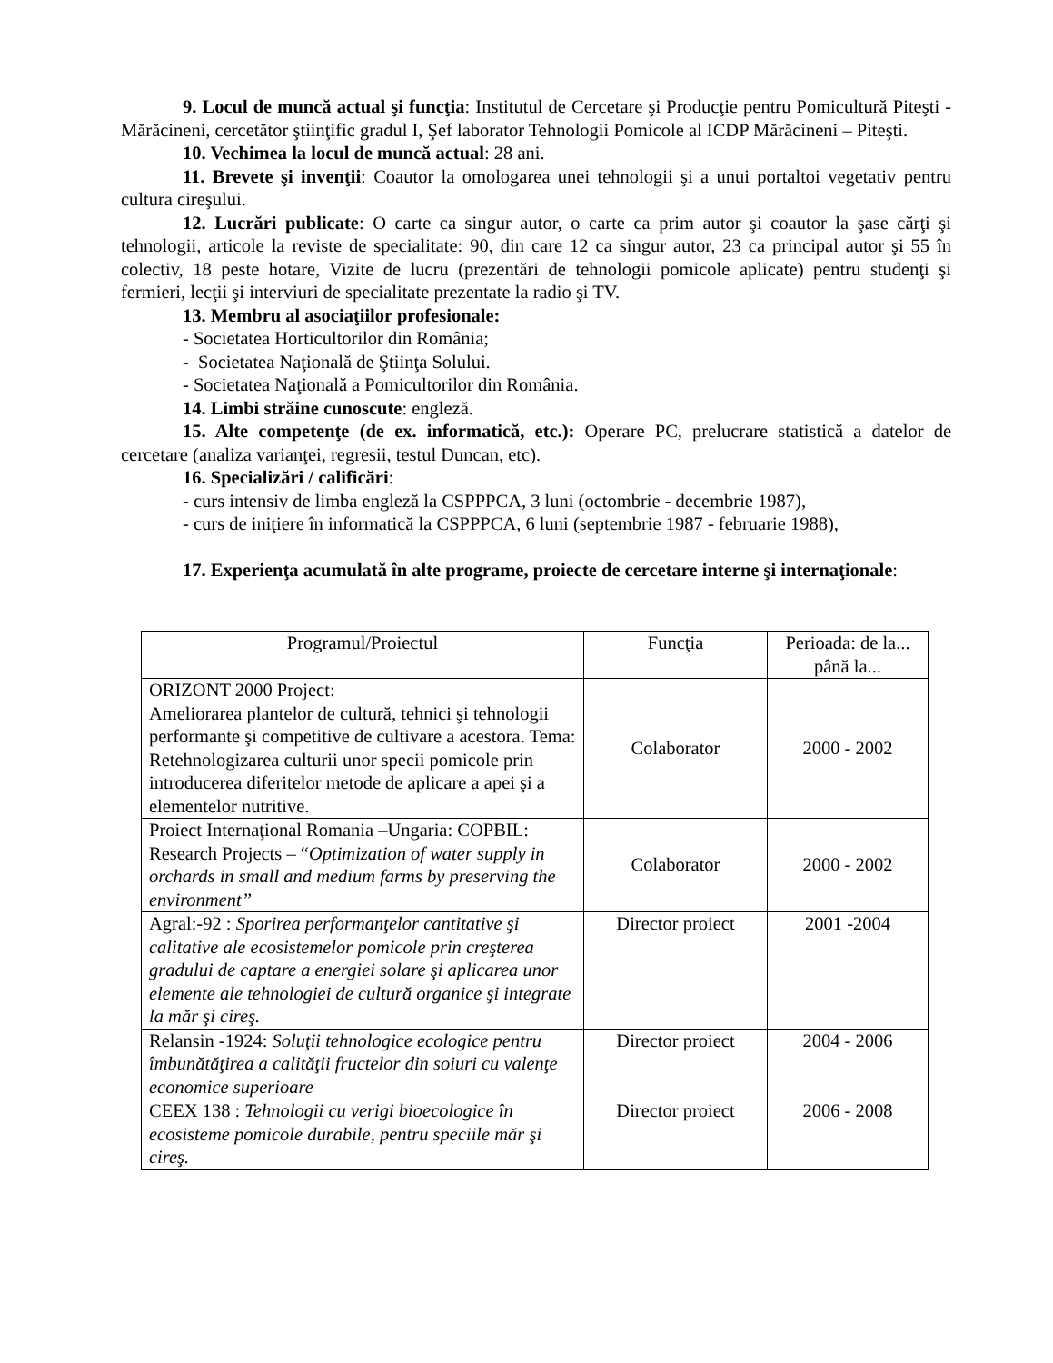9. Locul de muncă actual şi funcţia: Institutul de Cercetare şi Producţie pentru Pomicultură Piteşti - Mărăcineni, cercetător ştiinţific gradul I, Şef laborator Tehnologii Pomicole al ICDP Mărăcineni – Piteşti.
10. Vechimea la locul de muncă actual: 28 ani.
11. Brevete şi invenţii: Coautor la omologarea unei tehnologii şi a unui portaltoi vegetativ pentru cultura cireşului.
12. Lucrări publicate: O carte ca singur autor, o carte ca prim autor şi coautor la şase cărţi şi tehnologii, articole la reviste de specialitate: 90, din care 12 ca singur autor, 23 ca principal autor şi 55 în colectiv, 18 peste hotare, Vizite de lucru (prezentări de tehnologii pomicole aplicate) pentru studenţi şi fermieri, lecţii şi interviuri de specialitate prezentate la radio şi TV.
13. Membru al asociaţiilor profesionale:
- Societatea Horticultorilor din România;
- Societatea Naţională de Ştiinţa Solului.
- Societatea Naţională a Pomicultorilor din România.
14. Limbi străine cunoscute: engleză.
15. Alte competenţe (de ex. informatică, etc.): Operare PC, prelucrare statistică a datelor de cercetare (analiza varianţei, regresii, testul Duncan, etc).
16. Specializări / calificări:
- curs intensiv de limba engleză la CSPPPCA, 3 luni (octombrie - decembrie 1987),
- curs de iniţiere în informatică la CSPPPCA, 6 luni (septembrie 1987 - februarie 1988),
17. Experienţa acumulată în alte programe, proiecte de cercetare interne şi internaţionale:
| Programul/Proiectul | Funcţia | Perioada: de la... până la... |
| --- | --- | --- |
| ORIZONT 2000 Project: Ameliorarea plantelor de cultură, tehnici şi tehnologii performante şi competitive de cultivare a acestora. Tema: Retehnologizarea culturii unor specii pomicole prin introducerea diferitelor metode de aplicare a apei şi a elementelor nutritive. | Colaborator | 2000 - 2002 |
| Proiect Internaţional Romania –Ungaria: COPBIL: Research Projects – “ Optimization of water supply in orchards in small and medium farms by preserving the environment” | Colaborator | 2000 - 2002 |
| Agral:-92 : Sporirea performanţelor cantitative şi calitative ale ecosistemelor pomicole prin creşterea gradului de captare a energiei solare şi aplicarea unor elemente ale tehnologiei de cultură organice şi integrate la măr şi cireş. | Director proiect | 2001 -2004 |
| Relansin -1924: Soluţii tehnologice ecologice pentru îmbunătăţirea a calităţii fructelor din soiuri cu valenţe economice superioare | Director proiect | 2004 - 2006 |
| CEEX 138 : Tehnologii cu verigi bioecologice în ecosisteme pomicole durabile, pentru speciile măr şi cireş. | Director proiect | 2006 - 2008 |